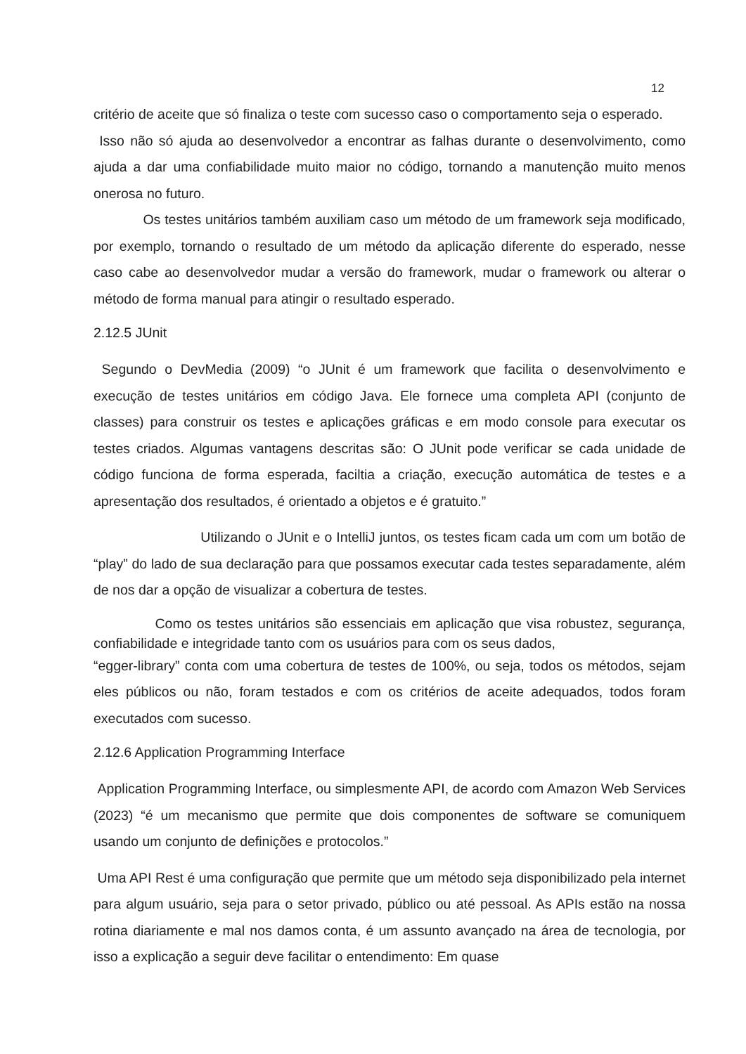12
critério de aceite que só finaliza o teste com sucesso caso o comportamento seja o esperado.
Isso não só ajuda ao desenvolvedor a encontrar as falhas durante o desenvolvimento, como ajuda a dar uma confiabilidade muito maior no código, tornando a manutenção muito menos onerosa no futuro.
Os testes unitários também auxiliam caso um método de um framework seja modificado, por exemplo, tornando o resultado de um método da aplicação diferente do esperado, nesse caso cabe ao desenvolvedor mudar a versão do framework, mudar o framework ou alterar o método de forma manual para atingir o resultado esperado.
2.12.5 JUnit
Segundo o DevMedia (2009) “o JUnit é um framework que facilita o desenvolvimento e execução de testes unitários em código Java. Ele fornece uma completa API (conjunto de classes) para construir os testes e aplicações gráficas e em modo console para executar os testes criados. Algumas vantagens descritas são: O JUnit pode verificar se cada unidade de código funciona de forma esperada, faciltia a criação, execução automática de testes e a apresentação dos resultados, é orientado a objetos e é gratuito.”
Utilizando o JUnit e o IntelliJ juntos, os testes ficam cada um com um botão de “play” do lado de sua declaração para que possamos executar cada testes separadamente, além de nos dar a opção de visualizar a cobertura de testes.
Como os testes unitários são essenciais em aplicação que visa robustez, segurança, confiabilidade e integridade tanto com os usuários para com os seus dados,
“egger-library” conta com uma cobertura de testes de 100%, ou seja, todos os métodos, sejam eles públicos ou não, foram testados e com os critérios de aceite adequados, todos foram executados com sucesso.
2.12.6 Application Programming Interface
Application Programming Interface, ou simplesmente API, de acordo com Amazon Web Services (2023) “é um mecanismo que permite que dois componentes de software se comuniquem usando um conjunto de definições e protocolos.”
Uma API Rest é uma configuração que permite que um método seja disponibilizado pela internet para algum usuário, seja para o setor privado, público ou até pessoal. As APIs estão na nossa rotina diariamente e mal nos damos conta, é um assunto avançado na área de tecnologia, por isso a explicação a seguir deve facilitar o entendimento: Em quase